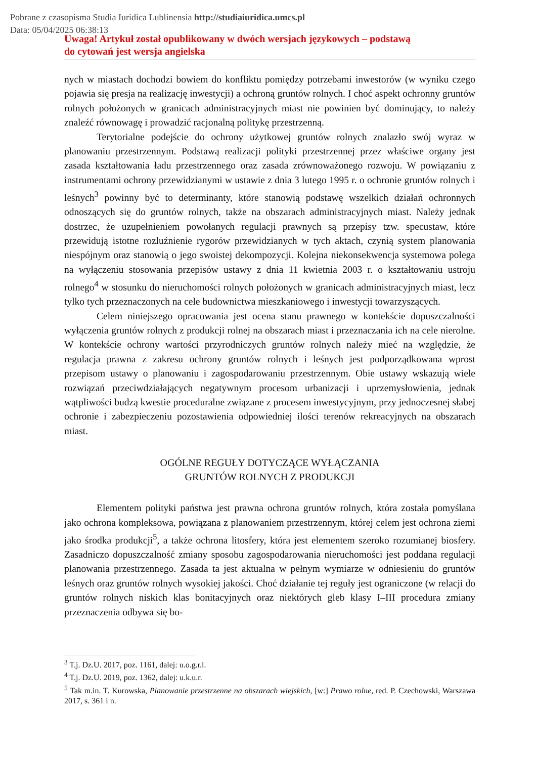Pobrane z czasopisma Studia Iuridica Lublinensia http://studiaiuridica.umcs.pl
Data: 05/04/2025 06:38:13
Uwaga! Artykuł został opublikowany w dwóch wersjach językowych – podstawą
do cytowań jest wersja angielska
nych w miastach dochodzi bowiem do konfliktu pomiędzy potrzebami inwestorów (w wyniku czego pojawia się presja na realizację inwestycji) a ochroną gruntów rolnych. I choć aspekt ochronny gruntów rolnych położonych w granicach administracyjnych miast nie powinien być dominujący, to należy znaleźć równowagę i prowadzić racjonalną politykę przestrzenną.
Terytorialne podejście do ochrony użytkowej gruntów rolnych znalazło swój wyraz w planowaniu przestrzennym. Podstawą realizacji polityki przestrzennej przez właściwe organy jest zasada kształtowania ładu przestrzennego oraz zasada zrównoważonego rozwoju. W powiązaniu z instrumentami ochrony przewidzianymi w ustawie z dnia 3 lutego 1995 r. o ochronie gruntów rolnych i leśnych<sup>3</sup> powinny być to determinanty, które stanowią podstawę wszelkich działań ochronnych odnoszących się do gruntów rolnych, także na obszarach administracyjnych miast. Należy jednak dostrzec, że uzupełnieniem powołanych regulacji prawnych są przepisy tzw. specustaw, które przewidują istotne rozluźnienie rygorów przewidzianych w tych aktach, czynią system planowania niespójnym oraz stanowią o jego swoistej dekompozycji. Kolejna niekonsekwencja systemowa polega na wyłączeniu stosowania przepisów ustawy z dnia 11 kwietnia 2003 r. o kształtowaniu ustroju rolnego<sup>4</sup> w stosunku do nieruchomości rolnych położonych w granicach administracyjnych miast, lecz tylko tych przeznaczonych na cele budownictwa mieszkaniowego i inwestycji towarzyszących.
Celem niniejszego opracowania jest ocena stanu prawnego w kontekście dopuszczalności wyłączenia gruntów rolnych z produkcji rolnej na obszarach miast i przeznaczania ich na cele nierolne. W kontekście ochrony wartości przyrodniczych gruntów rolnych należy mieć na względzie, że regulacja prawna z zakresu ochrony gruntów rolnych i leśnych jest podporządkowana wprost przepisom ustawy o planowaniu i zagospodarowaniu przestrzennym. Obie ustawy wskazują wiele rozwiązań przeciwdziałających negatywnym procesom urbanizacji i uprzemysłowienia, jednak wątpliwości budzą kwestie proceduralne związane z procesem inwestycyjnym, przy jednoczesnej słabej ochronie i zabezpieczeniu pozostawienia odpowiedniej ilości terenów rekreacyjnych na obszarach miast.
OGÓLNE REGUŁY DOTYCZĄCE WYŁĄCZANIA
GRUNTÓW ROLNYCH Z PRODUKCJI
Elementem polityki państwa jest prawna ochrona gruntów rolnych, która została pomyślana jako ochrona kompleksowa, powiązana z planowaniem przestrzennym, której celem jest ochrona ziemi jako środka produkcji<sup>5</sup>, a także ochrona litosfery, która jest elementem szeroko rozumianej biosfery. Zasadniczo dopuszczalność zmiany sposobu zagospodarowania nieruchomości jest poddana regulacji planowania przestrzennego. Zasada ta jest aktualna w pełnym wymiarze w odniesieniu do gruntów leśnych oraz gruntów rolnych wysokiej jakości. Choć działanie tej reguły jest ograniczone (w relacji do gruntów rolnych niskich klas bonitacyjnych oraz niektórych gleb klasy I–III procedura zmiany przeznaczenia odbywa się bo-
<sup>3</sup> T.j. Dz.U. 2017, poz. 1161, dalej: u.o.g.r.l.
<sup>4</sup> T.j. Dz.U. 2019, poz. 1362, dalej: u.k.u.r.
<sup>5</sup> Tak m.in. T. Kurowska, Planowanie przestrzenne na obszarach wiejskich, [w:] Prawo rolne, red. P. Czechowski, Warszawa 2017, s. 361 i n.